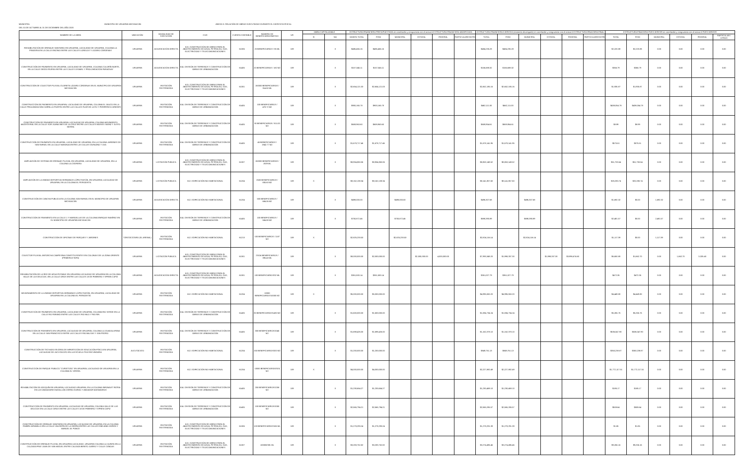MUNICIPIO: MUNICIPIO DE URUAPAN MICHOACÁN ANEXO 3: RELACIÓN DE OBRAS EJECUTADAS DURANTE EL EJERCICIO FISCAL
DEL 01 DE OCTUBRE AL 31 DE DICIEMBRE DEL AÑO 2020
| NOMBRE DE LA OBRA | UBICACIÓN | MODALIDAD DE EJECUCIÓN | COG | CUENTA CONTABLE | NÚMERO DE BENEFICIARIOS/METAS | UR | OBRA CAPITALIZABLE | | ESTRUCTURA FINANCIERA PRESUPUESTADA en correlación y congruencia con el anexo 6 ESTRUCTURA FINANCIERA MODIFICADA | | | | | | ESTRUCTURA FINANCIERA EJERCIDA (momento devengado) en correlación y congruencia con el anexo 6 ESTRUCTURA FINACIERA FINAL | | | | | | ESTRUCTURA FINACIERA POR EJERCER en correlación y congruencia con el anexo 6 POR EJERCER | | | | | |
| --- | --- | --- | --- | --- | --- | --- | --- | --- | --- | --- | --- | --- | --- | --- | --- | --- | --- | --- | --- | --- | --- | --- | --- | --- | --- | --- |
| | | | | | | | SI | NO | MONTO TOTAL | FISM | MUNICIPAL | ESTATAL | FEDERAL | PARTICULARES/OTROS | TOTAL | FISM | MUNICIPAL | ESTATAL | FEDERAL | PARTICULARES/OTROS | TOTAL | FISM | MUNICIPAL | ESTATAL | FEDERAL | PARTICULAR / OTROS |
| REHABILITACIÓN DE DRENAJE SANITARIO EN URUAPAN, LOCALIDAD DE URUAPAN, COLONIA LA PRADERA EN LA CALLE ENCINO ENTRE LAS CALLES LORELOS Y LÁZARO CÁRDENAS | URUAPAN | ADJUDICACIÓN DIRECTA | 613. CONSTRUCCIÓN DE OBRAS PARA EL ABASTECIMIENTO DE AGUA, PETRÓLEO, GAS, ELECTRICIDAD Y TELECOMUNICACIONES | 61306 | 20 BENEFICIARIOS / 85 ML | 109 | | X | $486,456.16 | $486,456.16 | | | | | $484,235.28 | $484,235.28 | | | | | $2,220.88 | $2,220.88 | 0.00 | 0.00 | 0.00 | 0.00 |
| CONSTRUCCIÓN DE PAVIMENTO EN URUAPAN, LOCALIDAD DE URUAPAN, COLONIA COLORÍN NORTE, EN LA CALLE DIEGO RIVERA ENTRE LAS CALLES OYAMEL Y PROLONGACIÓN PARAGUAY | URUAPAN | ADJUDICACIÓN DIRECTA | 614. DIVISIÓN DE TERRENOS Y CONSTRUCCIÓN DE OBRAS DE URBANIZACIÓN | 61405 | 20 BENEFICIARIOS / 182 M2 | 109 | | X | $157,045.11 | $157,045.11 | | | | | $156,688.32 | $156,688.32 | | | | | $356.79 | $356.79 | 0.00 | 0.00 | 0.00 | 0.00 |
| CONSTRUCCIÓN DE COLECTOR PLUVIAL GLORIETA LÁZARO CÁRDENAS EN EL MUNICIPIO DE URUAPAN MICHOACÁN | URUAPAN | INVITACIÓN RESTRINGIDA | 613. CONSTRUCCIÓN DE OBRAS PARA EL ABASTECIMIENTO DE AGUA, PETRÓLEO, GAS, ELECTRICIDAD Y TELECOMUNICACIONES | 61301 | 150000 BENEFICIARIOS / 314.50 ML | 109 | | X | $2,654,121.03 | $2,654,121.03 | | | | | $2,652,185.16 | $2,652,185.16 | | | | | $1,935.87 | $1,935.87 | 0.00 | 0.00 | 0.00 | 0.00 |
| CONSTRUCCIÓN DE PAVIMENTO EN URUAPAN, LOCALIDAD DE URUAPAN, COLONIA EL SAUCO EN LA CALLE PROLONGACIÓN CARRILLO PUERTO ENTRE LAS CALLES FLOR DE LOTO Y PERIFÉRICO ORIENTE | URUAPAN | INVITACIÓN RESTRINGIDA | 614. DIVISIÓN DE TERRENOS Y CONSTRUCCIÓN DE OBRAS DE URBANIZACIÓN | 61405 | 100 BENEFICIARIOS / 478.72 M2 | 109 | | X | $900,165.78 | $900,165.78 | | | | | $462,111.00 | $462,111.00 | | | | | $438,054.78 | $438,054.78 | 0.00 | 0.00 | 0.00 | 0.00 |
| CONSTRUCCIÓN DE PAVIMENTO EN URUAPAN, LOCALIDAD DE URUAPAN, COLONIA MOVIMIENTO MAGISTERIAL EN LA CALLE SOR JUANA INES DE LA CRUZ ENTRE LAS CALLES MOISES SAENZ Y JUSTO SIERRA | URUAPAN | INVITACIÓN RESTRINGIDA | 614. DIVISIÓN DE TERRENOS Y CONSTRUCCIÓN DE OBRAS DE URBANIZACIÓN | 61405 | 30 BENEFICIARIOS / 811.00 M2 | 109 | | X | $659,963.60 | $659,963.60 | | | | | $659,954.61 | $659,954.61 | | | | | $8.99 | $8.99 | 0.00 | 0.00 | 0.00 | 0.00 |
| CONSTRUCCIÓN DE PAVIMENTO EN URUAPAN, LOCALIDAD DE URUAPAN, EN LA COLONIA JARDINES DE SAN RAFAEL EN LA CALLE NARANJA ENTRE LAS CALLES DURAZNO Y UVA | URUAPAN | INVITACIÓN RESTRINGIDA | 614. DIVISIÓN DE TERRENOS Y CONSTRUCCIÓN DE OBRAS DE URBANIZACIÓN | 61405 | 45 BENEFICIARIOS / 1942.77 M2 | 109 | | X | $1,678,717.46 | $1,678,717.46 | | | | | $1,678,141.95 | $1,678,141.95 | | | | | $575.51 | $575.51 | 0.00 | 0.00 | 0.00 | 0.00 |
| AMPLIACIÓN DE SISTEMA DE DRENAJE PLUVIAL EN URUAPAN, LOCALIDAD DE URUAPAN, EN LA COLONIA LA CEDRERA | URUAPAN | LICITACIÓN PUBLICA | 613. CONSTRUCCIÓN DE OBRAS PARA EL ABASTECIMIENTO DE AGUA, PETRÓLEO, GAS, ELECTRICIDAD Y TELECOMUNICACIONES | 61307 | 150000 BENEFICIARIOS / 1929 ML | 109 | | X | $8,904,850.06 | $8,904,850.06 | | | | | $8,853,149.52 | $8,853,149.52 | | | | | $51,700.54 | $51,700.54 | 0.00 | 0.00 | 0.00 | 0.00 |
| AMPLIACIÓN DE LA UNIDAD DEPORTIVA HERMANOS LÓPEZ RAYÓN, EN URUAPAN, LOCALIDAD DE URUAPAN, EN LA COLONIA EL PERIODISTA | URUAPAN | LICITACIÓN PUBLICA | 612. EDIFICACIÓN NO HABITACIONAL | 61204 | 2500 BENEFICIARIOS / 835.63 M2 | 109 | X | | $8,162,138.34 | $8,162,138.34 | | | | | $8,141,857.60 | $8,141,857.60 | | | | | $20,280.74 | $20,280.74 | 0.00 | 0.00 | 0.00 | 0.00 |
| CONSTRUCCIÓN DE CANCHA PUBLICA EN LA COLONIA SAN RAFAEL EN EL MUNICIPIO DE URUAPAN MICHOACÁN | URUAPAN | ADJUDICACIÓN DIRECTA | 612. EDIFICACIÓN NO HABITACIONAL | 61204 | 500 BENEFICIARIOS / 684.06 M2 | 109 | | X | $498,000.00 | | $498,000.00 | | | | $496,307.68 | | $496,307.68 | | | | $1,692.32 | $0.00 | 1,692.32 | 0.00 | 0.00 | 0.00 |
| CONSTRUCCIÓN DE PAVIMENTO EN LA CALLE 1 Y MARAVILLAS DE LA COLONIA ENRIQUE RAMÍREZ EN EL MUNICIPIO DE URUAPAN MICHOACÁN | URUAPAN | INVITACIÓN RESTRINGIDA | 614. DIVISIÓN DE TERRENOS Y CONSTRUCCIÓN DE OBRAS DE URBANIZACIÓN | 61405 | 100 BENEFICIARIOS / 584.88 M2 | 109 | | X | $700,872.46 | | $700,872.46 | | | | $698,390.89 | | $698,390.89 | | | | $2,481.57 | $0.00 | 2,481.57 | 0.00 | 0.00 | 0.00 |
| CONSTRUCCIÓN DE OFICINAS DE PARQUES Y JARDINES | TZINTZICÁTARO (EL ARENAL) | INVITACIÓN RESTRINGIDA | 612. EDIFICACIÓN NO HABITACIONAL | 61213 | 100 BENEFICIARIOS / 1187 M2 | 109 | X | | $2,825,233.53 | | $2,825,233.53 | | | | $2,824,116.14 | | $2,824,116.14 | | | | $1,117.39 | $0.00 | 1,117.39 | 0.00 | 0.00 | 0.00 |
| COLECTOR PLUVIAL ANTORCHA CAMPESINA CONSTITUYENTES EN COLONIAS DE LA ZONA ORIENTE (PRIMERA ETAPA) | URUAPAN | LICITACIÓN PUBLICA | 613. CONSTRUCCIÓN DE OBRAS PARA EL ABASTECIMIENTO DE AGUA, PETRÓLEO, GAS, ELECTRICIDAD Y TELECOMUNICACIONES | 61301 | 23124 BENEFICIARIOS / 395.43 ML | 109 | | X | $8,000,000.00 | $2,000,000.00 | | $2,000,000.00 | 4,000,000.00 | | $7,993,349.20 | $1,998,337.30 | | $1,998,337.30 | $3,996,674.60 | | $6,650.80 | $1,662.70 | 0.00 | 1,662.70 | 3,325.40 | 0.00 |
| REHABILITACIÓN DE LA RED DE AGUA POTABLE EN URUAPAN LOCALIDAD DE URUAPAN EN LA COLONIA VALLE DE LAS DELICIAS, EN LA CALLE OROS ENTRE LAS CALLES 18 DE FEBRERO Y EFREN CAPIZ | URUAPAN | ADJUDICACIÓN DIRECTA | 613. CONSTRUCCIÓN DE OBRAS PARA EL ABASTECIMIENTO DE AGUA, PETRÓLEO, GAS, ELECTRICIDAD Y TELECOMUNICACIONES | 61301 | 100 BENEFICIARIOS/32 ML | 109 | | X | $351,500.14 | $351,500.14 | | | | | $351,027.79 | $351,027.79 | | | | | $472.35 | $472.35 | 0.00 | 0.00 | 0.00 | 0.00 |
| MEJORAMIENTO DE LA UNIDAD DEPORTIVA HERMANOS LÓPEZ RAYÓN, EN URUAPAN, LOCALIDAD DE URUAPAN EN LA COLONIA EL PERIODISTA | URUAPAN | INVITACIÓN RESTRINGIDA | 612. EDIFICACIÓN NO HABITACIONAL | 61204 | 10000 BENEFICIARIOS/10000 M2 | 109 | X | | $5,000,000.00 | $5,000,000.00 | | | | | $4,995,550.20 | $4,995,550.20 | | | | | $4,449.80 | $4,449.80 | 0.00 | 0.00 | 0.00 | 0.00 |
| CONSTRUCCIÓN DE PAVIMENTO EN URUAPAN, LOCALIDAD DE URUAPAN, COLONIA RIO VERDE EN LA CALLE RIO PARANÁ ENTRE LAS CALLES RIO NILO Y RIO RIN | URUAPAN | INVITACIÓN RESTRINGIDA | 614. DIVISIÓN DE TERRENOS Y CONSTRUCCIÓN DE OBRAS DE URBANIZACIÓN | 61405 | 80 BENEFICIARIOS/1430 M2 | 109 | | X | $1,600,000.00 | $1,600,000.00 | | | | | $1,594,734.24 | $1,594,734.24 | | | | | $5,265.76 | $5,265.76 | 0.00 | 0.00 | 0.00 | 0.00 |
| CONSTRUCCIÓN DE PAVIMENTO EN URUAPAN, LOCALIDAD DE URUAPAN, COLONIA LA GUADALUPANA EN LA CALLE SAN FRANCISCO ENTRE LAS CALLES RIO BALSAS Y SAN PEDRO | URUAPAN | INVITACIÓN RESTRINGIDA | 614. DIVISIÓN DE TERRENOS Y CONSTRUCCIÓN DE OBRAS DE URBANIZACIÓN | 61405 | 300 BENEFICIARIOS/1045 M2 | 109 | | X | $1,698,426.00 | $1,698,426.00 | | | | | $1,162,378.10 | $1,162,378.10 | | | | | $536,047.90 | $536,047.90 | 0.00 | 0.00 | 0.00 | 0.00 |
| CONSTRUCCIÓN DE TECHADO EN ÁREA DE IMPARTICIÓN DE EDUCACIÓN FÍSICA EN URUAPAN, LOCALIDAD DE JUCUTACATO EN LA ESCUELA TELESECUNDARIA | JUCUTÁCATO | INVITACIÓN RESTRINGIDA | 612. EDIFICACIÓN NO HABITACIONAL | 61204 | 250 BENEFICIARIOS/320 M2 | 109 | | X | $1,200,000.00 | $1,200,000.00 | | | | | $849,761.13 | $849,761.13 | | | | | $350,238.87 | $350,238.87 | 0.00 | 0.00 | 0.00 | 0.00 |
| CONSTRUCCIÓN DE PARQUE PUBLICO "CUPATITZIO" EN URUAPAN, LOCALIDAD DE URUAPAN EN LA COLONIA EL VERGEL | URUAPAN | INVITACIÓN RESTRINGIDA | 612. EDIFICACIÓN NO HABITACIONAL | 61204 | 10000 BENEFICIARIOS/574 M2 | 109 | X | | $4,000,000.00 | $4,000,000.00 | | | | | $2,227,882.49 | $2,227,882.49 | | | | | $1,772,117.51 | $1,772,117.51 | 0.00 | 0.00 | 0.00 | 0.00 |
| REHABILITACIÓN DE ADOQUÍN EN URUAPAN, LOCALIDAD URUAPAN, EN LA COLONIA INFONAVIT PATRIA EN LOS ANDADORES BATALLÓN CERRO GORDO Y ANDADOR MATAMOROS | URUAPAN | INVITACIÓN RESTRINGIDA | 614. DIVISIÓN DE TERRENOS Y CONSTRUCCIÓN DE OBRAS DE URBANIZACIÓN | 61405 | 250 BENEFICIARIOS/1258 M2 | 109 | | X | $1,230,654.27 | $1,230,654.27 | | | | | $1,230,469.10 | $1,230,469.10 | | | | | $185.17 | $185.17 | 0.00 | 0.00 | 0.00 | 0.00 |
| CONSTRUCCIÓN DE PAVIMENTO EN URUAPAN, LOCALIDAD DE URUAPAN, COLONIA VALLE DE LAS DELICIAS EN LA CALLE OROS ENTRE LAS CALLES 18 DE FEBRERO Y EFREN CAPIZ | URUAPAN | INVITACIÓN RESTRINGIDA | 614. DIVISIÓN DE TERRENOS Y CONSTRUCCIÓN DE OBRAS DE URBANIZACIÓN | 61405 | 100 BENEFICIARIOS/1050 M2 | 109 | | X | $2,565,794.21 | $2,565,794.21 | | | | | $2,565,285.57 | $2,565,285.57 | | | | | $508.64 | $508.64 | 0.00 | 0.00 | 0.00 | 0.00 |
| CONSTRUCCIÓN DE DRENAJE SANITARIO EN URUAPAN, LOCALIDAD DE URUAPAN, EN LA COLONIA RUBÉN JARAMILLO EN LA CALLE VALENTÍN DE LA SIERRA ENTRE LAS CALLES EMILIANO ZAPATA Y MANUEL M. PONCE | URUAPAN | INVITACIÓN RESTRINGIDA | 613. CONSTRUCCIÓN DE OBRAS PARA EL ABASTECIMIENTO DE AGUA, PETRÓLEO, GAS, ELECTRICIDAD Y TELECOMUNICACIONES | 61306 | 103 BENEFICIARIOS/165 ML | 109 | | X | $1,278,293.24 | $1,278,293.24 | | | | | $1,278,291.39 | $1,278,291.39 | | | | | $1.85 | $1.85 | 0.00 | 0.00 | 0.00 | 0.00 |
| CONSTRUCCIÓN DE DRENAJE PLUVIAL EN URUAPAN LOCALIDAD, URUAPAN COLONIA LA QUINTA EN LA CALZADA FRAY JUAN DE SAN MIGUEL ENTRE CALZADA BENITO JUÁREZ Y CALLE CANOAS | URUAPAN | INVITACIÓN RESTRINGIDA | 613. CONSTRUCCIÓN DE OBRAS PARA EL ABASTECIMIENTO DE AGUA, PETRÓLEO, GAS, ELECTRICIDAD Y TELECOMUNICACIONES | 61307 | 100000/381 ML | 109 | | X | $3,283,752.82 | $3,283,752.82 | | | | | $3,274,496.46 | $3,274,496.46 | | | | | $9,256.16 | $9,256.16 | 0.00 | 0.00 | 0.00 | 0.00 |